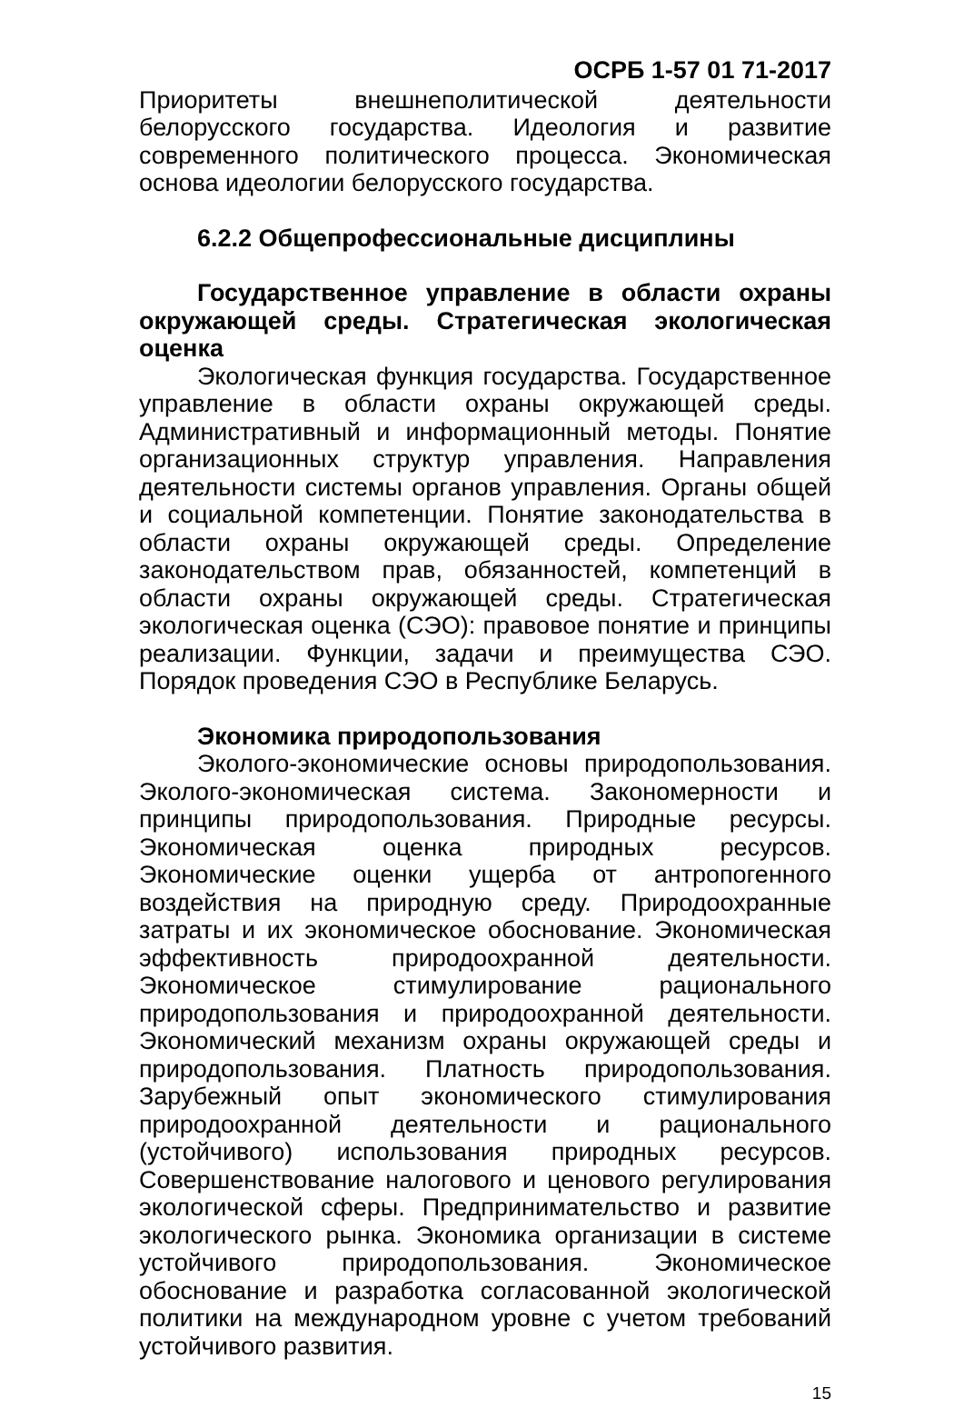ОСРБ 1-57 01 71-2017
Приоритеты внешнеполитической деятельности белорусского государства. Идеология и развитие современного политического процесса. Экономическая основа идеологии белорусского государства.
6.2.2 Общепрофессиональные дисциплины
Государственное управление в области охраны окружающей среды. Стратегическая экологическая оценка
Экологическая функция государства. Государственное управление в области охраны окружающей среды. Административный и информационный методы. Понятие организационных структур управления. Направления деятельности системы органов управления. Органы общей и социальной компетенции. Понятие законодательства в области охраны окружающей среды. Определение законодательством прав, обязанностей, компетенций в области охраны окружающей среды. Стратегическая экологическая оценка (СЭО): правовое понятие и принципы реализации. Функции, задачи и преимущества СЭО. Порядок проведения СЭО в Республике Беларусь.
Экономика природопользования
Эколого-экономические основы природопользования. Эколого-экономическая система. Закономерности и принципы природопользования. Природные ресурсы. Экономическая оценка природных ресурсов. Экономические оценки ущерба от антропогенного воздействия на природную среду. Природоохранные затраты и их экономическое обоснование. Экономическая эффективность природоохранной деятельности. Экономическое стимулирование рационального природопользования и природоохранной деятельности. Экономический механизм охраны окружающей среды и природопользования. Платность природопользования. Зарубежный опыт экономического стимулирования природоохранной деятельности и рационального (устойчивого) использования природных ресурсов. Совершенствование налогового и ценового регулирования экологической сферы. Предпринимательство и развитие экологического рынка. Экономика организации в системе устойчивого природопользования. Экономическое обоснование и разработка согласованной экологической политики на международном уровне с учетом требований устойчивого развития.
15